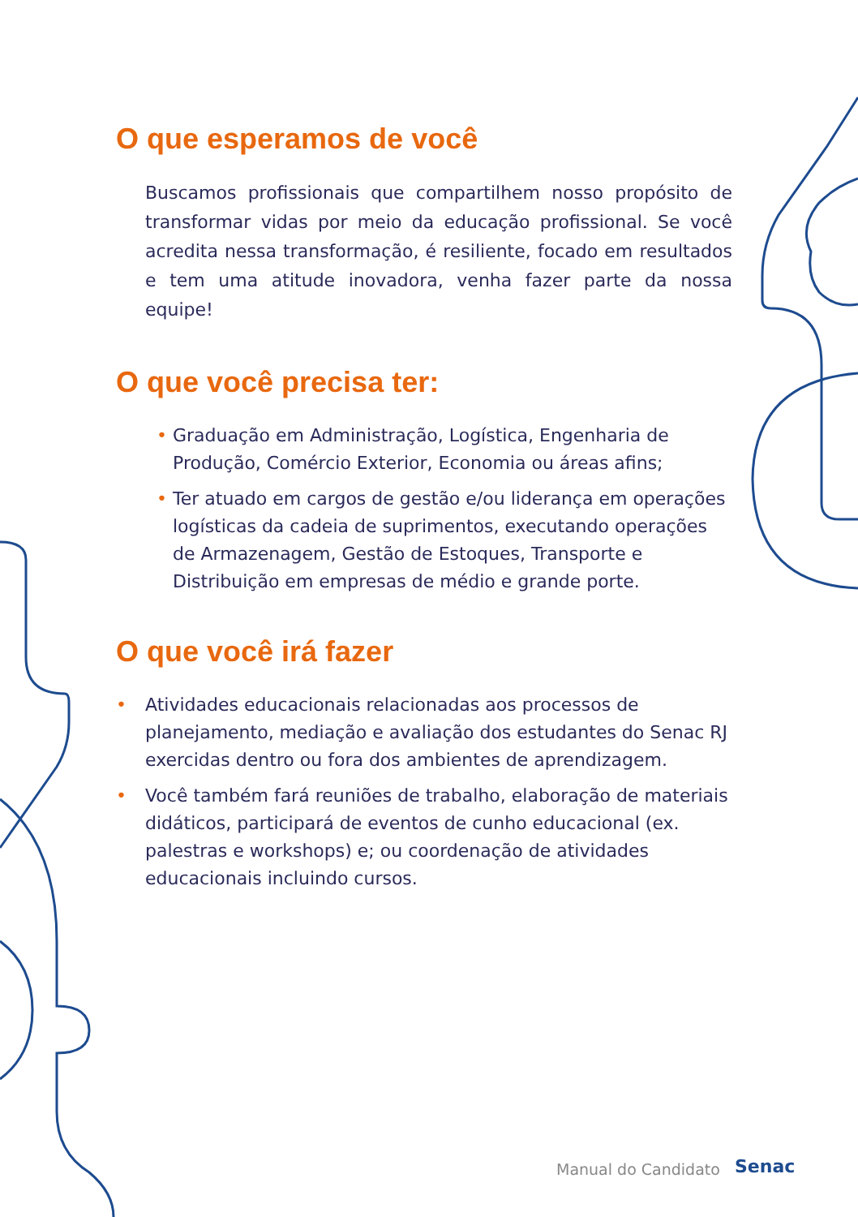O que esperamos de você
Buscamos profissionais que compartilhem nosso propósito de transformar vidas por meio da educação profissional. Se você acredita nessa transformação, é resiliente, focado em resultados e tem uma atitude inovadora, venha fazer parte da nossa equipe!
O que você precisa ter:
• Graduação em Administração, Logística, Engenharia de Produção, Comércio Exterior, Economia ou áreas afins;
• Ter atuado em cargos de gestão e/ou liderança em operações logísticas da cadeia de suprimentos, executando operações de Armazenagem, Gestão de Estoques, Transporte e Distribuição em empresas de médio e grande porte.
O que você irá fazer
• Atividades educacionais relacionadas aos processos de planejamento, mediação e avaliação dos estudantes do Senac RJ exercidas dentro ou fora dos ambientes de aprendizagem.
• Você também fará reuniões de trabalho, elaboração de materiais didáticos, participará de eventos de cunho educacional (ex. palestras e workshops) e; ou coordenação de atividades educacionais incluindo cursos.
Manual do Candidato Senac